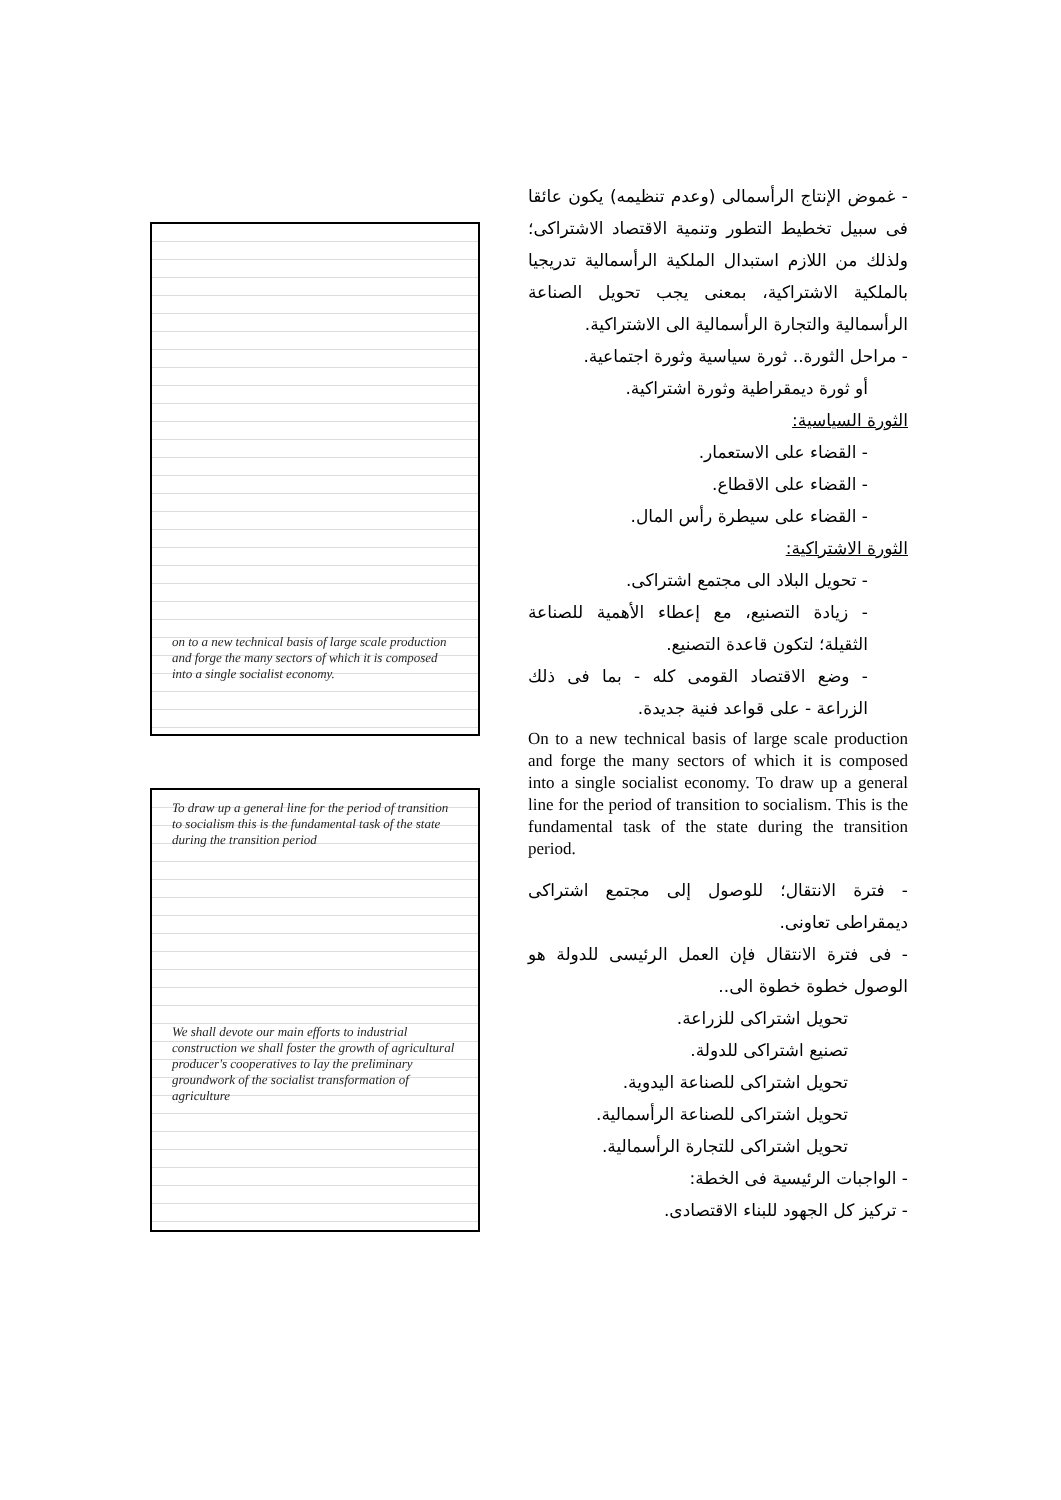on to a new technical basis of large scale production and forge the many sectors of which it is composed into a single socialist economy.
To draw up a general line for the period of transition to socialism this is the fundamental task of the state during the transition period
We shall devote our main efforts to industrial construction we shall foster the growth of agricultural producer's cooperatives to lay the preliminary groundwork of the socialist transformation of agriculture
- غموض الإنتاج الرأسمالى (وعدم تنظيمه) يكون عائقا فى سبيل تخطيط التطور وتنمية الاقتصاد الاشتراكى؛ ولذلك من اللازم استبدال الملكية الرأسمالية تدريجيا بالملكية الاشتراكية، بمعنى يجب تحويل الصناعة الرأسمالية والتجارة الرأسمالية الى الاشتراكية.
- مراحل الثورة.. ثورة سياسية وثورة اجتماعية.
أو ثورة ديمقراطية وثورة اشتراكية.
الثورة السياسية:
- القضاء على الاستعمار.
- القضاء على الاقطاع.
- القضاء على سيطرة رأس المال.
الثورة الاشتراكية:
- تحويل البلاد الى مجتمع اشتراكى.
- زيادة التصنيع، مع إعطاء الأهمية للصناعة الثقيلة؛ لتكون قاعدة التصنيع.
- وضع الاقتصاد القومى كله - بما فى ذلك الزراعة - على قواعد فنية جديدة.
On to a new technical basis of large scale production and forge the many sectors of which it is composed into a single socialist economy. To draw up a general line for the period of transition to socialism. This is the fundamental task of the state during the transition period.
- فترة الانتقال؛ للوصول إلى مجتمع اشتراكى ديمقراطى تعاونى.
- فى فترة الانتقال فإن العمل الرئيسى للدولة هو الوصول خطوة خطوة الى..
تحويل اشتراكى للزراعة.
تصنيع اشتراكى للدولة.
تحويل اشتراكى للصناعة اليدوية.
تحويل اشتراكى للصناعة الرأسمالية.
تحويل اشتراكى للتجارة الرأسمالية.
- الواجبات الرئيسية فى الخطة:
- تركيز كل الجهود للبناء الاقتصادى.